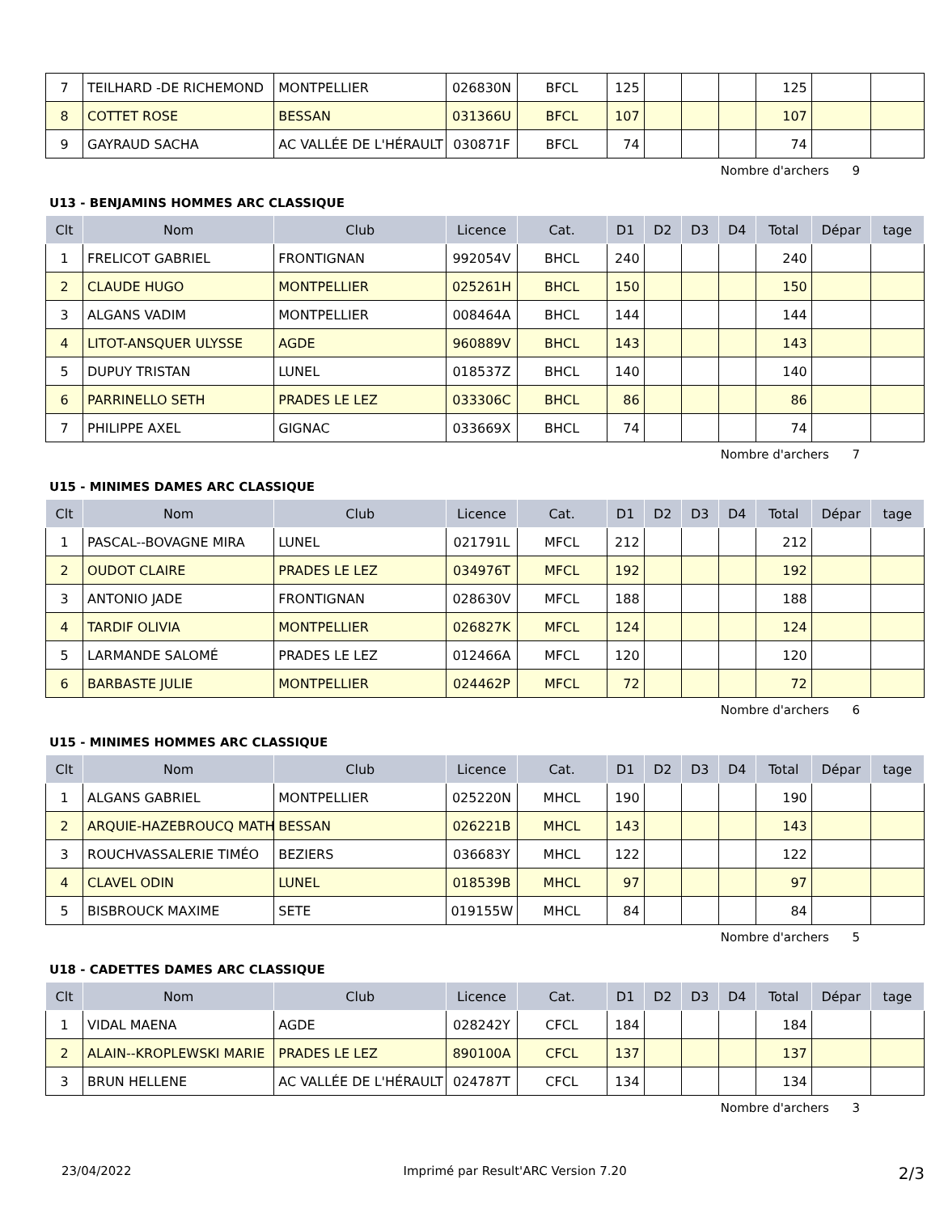| 7 | TEILHARD -DE RICHEMOND | MONTPELLIER | 026830N | BFCL | 125 | | | | 125 | | |
| 8 | COTTET ROSE | BESSAN | 031366U | BFCL | 107 | | | | 107 | | |
| 9 | GAYRAUD SACHA | AC VALLÉE DE L'HÉRAULT | 030871F | BFCL | 74 | | | | 74 | | |
Nombre d'archers 9
U13 - BENJAMINS HOMMES ARC CLASSIQUE
| Clt | Nom | Club | Licence | Cat. | D1 | D2 | D3 | D4 | Total | Dépar | tage |
| --- | --- | --- | --- | --- | --- | --- | --- | --- | --- | --- | --- |
| 1 | FRELICOT GABRIEL | FRONTIGNAN | 992054V | BHCL | 240 | | | | 240 | | |
| 2 | CLAUDE HUGO | MONTPELLIER | 025261H | BHCL | 150 | | | | 150 | | |
| 3 | ALGANS VADIM | MONTPELLIER | 008464A | BHCL | 144 | | | | 144 | | |
| 4 | LITOT-ANSQUER ULYSSE | AGDE | 960889V | BHCL | 143 | | | | 143 | | |
| 5 | DUPUY TRISTAN | LUNEL | 018537Z | BHCL | 140 | | | | 140 | | |
| 6 | PARRINELLO SETH | PRADES LE LEZ | 033306C | BHCL | 86 | | | | 86 | | |
| 7 | PHILIPPE AXEL | GIGNAC | 033669X | BHCL | 74 | | | | 74 | | |
Nombre d'archers 7
U15 - MINIMES DAMES ARC CLASSIQUE
| Clt | Nom | Club | Licence | Cat. | D1 | D2 | D3 | D4 | Total | Dépar | tage |
| --- | --- | --- | --- | --- | --- | --- | --- | --- | --- | --- | --- |
| 1 | PASCAL--BOVAGNE MIRA | LUNEL | 021791L | MFCL | 212 | | | | 212 | | |
| 2 | OUDOT CLAIRE | PRADES LE LEZ | 034976T | MFCL | 192 | | | | 192 | | |
| 3 | ANTONIO JADE | FRONTIGNAN | 028630V | MFCL | 188 | | | | 188 | | |
| 4 | TARDIF OLIVIA | MONTPELLIER | 026827K | MFCL | 124 | | | | 124 | | |
| 5 | LARMANDE SALOMÉ | PRADES LE LEZ | 012466A | MFCL | 120 | | | | 120 | | |
| 6 | BARBASTE JULIE | MONTPELLIER | 024462P | MFCL | 72 | | | | 72 | | |
Nombre d'archers 6
U15 - MINIMES HOMMES ARC CLASSIQUE
| Clt | Nom | Club | Licence | Cat. | D1 | D2 | D3 | D4 | Total | Dépar | tage |
| --- | --- | --- | --- | --- | --- | --- | --- | --- | --- | --- | --- |
| 1 | ALGANS GABRIEL | MONTPELLIER | 025220N | MHCL | 190 | | | | 190 | | |
| 2 | ARQUIE-HAZEBROUCQ MATH | BESSAN | 026221B | MHCL | 143 | | | | 143 | | |
| 3 | ROUCHVASSALERIE TIMÉO | BEZIERS | 036683Y | MHCL | 122 | | | | 122 | | |
| 4 | CLAVEL ODIN | LUNEL | 018539B | MHCL | 97 | | | | 97 | | |
| 5 | BISBROUCK MAXIME | SETE | 019155W | MHCL | 84 | | | | 84 | | |
Nombre d'archers 5
U18 - CADETTES DAMES ARC CLASSIQUE
| Clt | Nom | Club | Licence | Cat. | D1 | D2 | D3 | D4 | Total | Dépar | tage |
| --- | --- | --- | --- | --- | --- | --- | --- | --- | --- | --- | --- |
| 1 | VIDAL MAENA | AGDE | 028242Y | CFCL | 184 | | | | 184 | | |
| 2 | ALAIN--KROPLEWSKI MARIE | PRADES LE LEZ | 890100A | CFCL | 137 | | | | 137 | | |
| 3 | BRUN HELLENE | AC VALLÉE DE L'HÉRAULT | 024787T | CFCL | 134 | | | | 134 | | |
Nombre d'archers 3
23/04/2022 Imprimé par Result'ARC Version 7.20 2/3